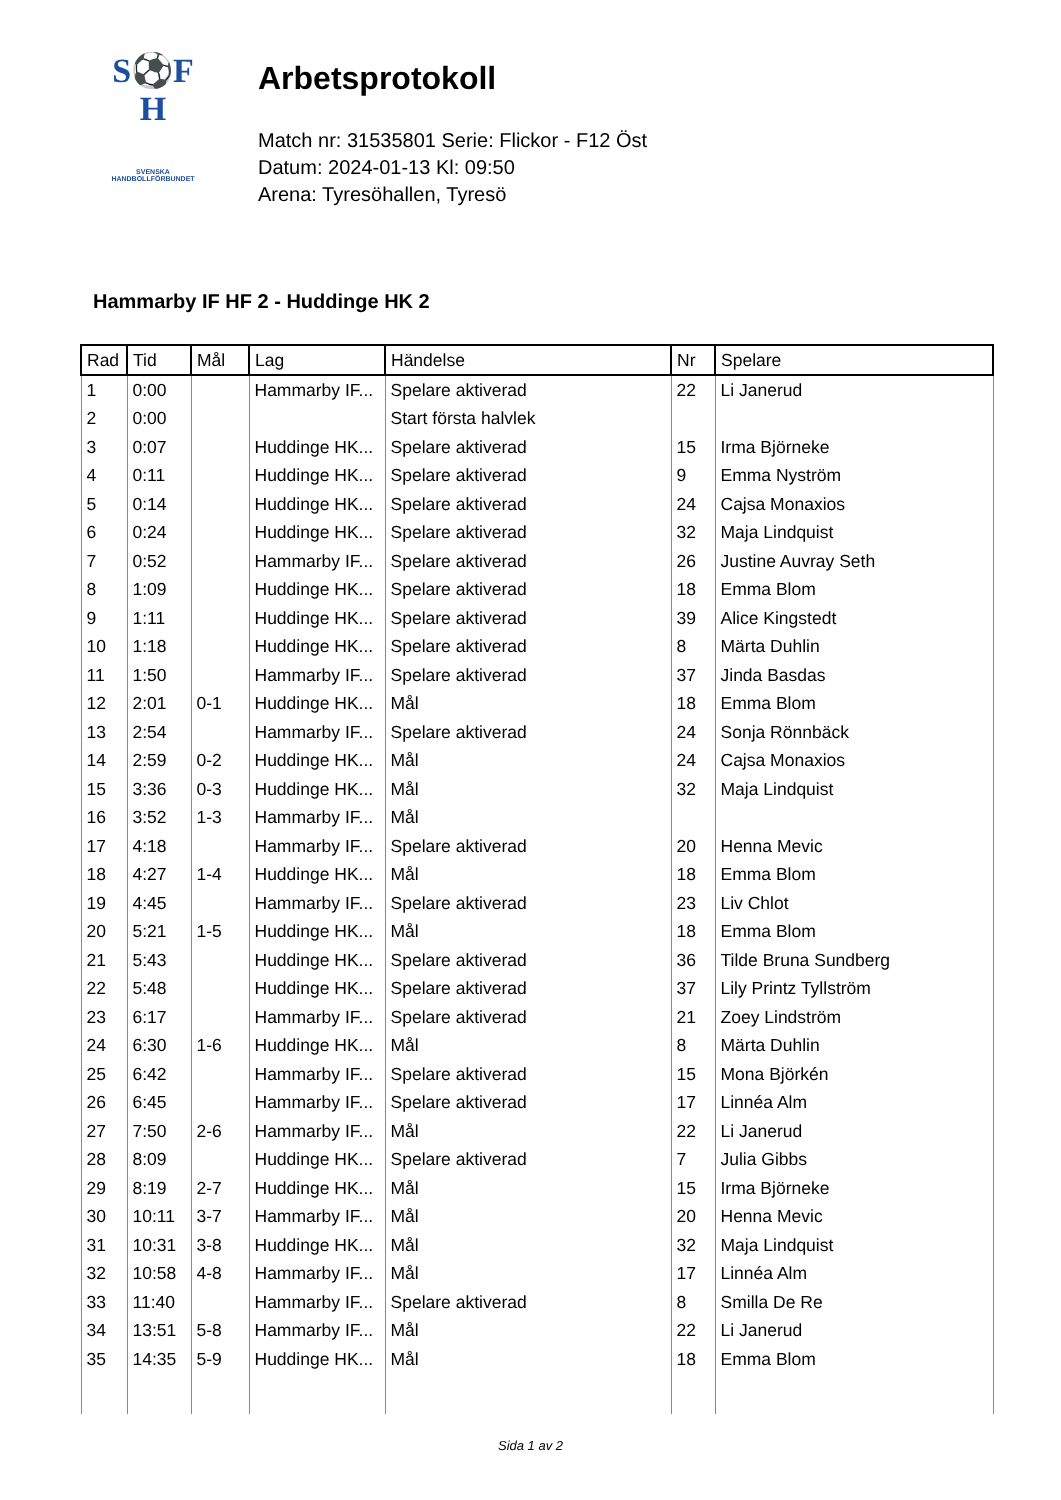S⚽F H
SVENSKA
HANDBOLLFÖRBUNDET
Arbetsprotokoll
Match nr: 31535801 Serie: Flickor - F12 Öst
Datum: 2024-01-13 Kl: 09:50
Arena: Tyresöhallen, Tyresö
Hammarby IF HF 2 - Huddinge HK 2
| Rad | Tid | Mål | Lag | Händelse | Nr | Spelare |
| --- | --- | --- | --- | --- | --- | --- |
| 1 | 0:00 | | Hammarby IF... | Spelare aktiverad | 22 | Li Janerud |
| 2 | 0:00 | | | Start första halvlek | | |
| 3 | 0:07 | | Huddinge HK... | Spelare aktiverad | 15 | Irma Björneke |
| 4 | 0:11 | | Huddinge HK... | Spelare aktiverad | 9 | Emma Nyström |
| 5 | 0:14 | | Huddinge HK... | Spelare aktiverad | 24 | Cajsa Monaxios |
| 6 | 0:24 | | Huddinge HK... | Spelare aktiverad | 32 | Maja Lindquist |
| 7 | 0:52 | | Hammarby IF... | Spelare aktiverad | 26 | Justine Auvray Seth |
| 8 | 1:09 | | Huddinge HK... | Spelare aktiverad | 18 | Emma Blom |
| 9 | 1:11 | | Huddinge HK... | Spelare aktiverad | 39 | Alice Kingstedt |
| 10 | 1:18 | | Huddinge HK... | Spelare aktiverad | 8 | Märta Duhlin |
| 11 | 1:50 | | Hammarby IF... | Spelare aktiverad | 37 | Jinda Basdas |
| 12 | 2:01 | 0-1 | Huddinge HK... | Mål | 18 | Emma Blom |
| 13 | 2:54 | | Hammarby IF... | Spelare aktiverad | 24 | Sonja Rönnbäck |
| 14 | 2:59 | 0-2 | Huddinge HK... | Mål | 24 | Cajsa Monaxios |
| 15 | 3:36 | 0-3 | Huddinge HK... | Mål | 32 | Maja Lindquist |
| 16 | 3:52 | 1-3 | Hammarby IF... | Mål | | |
| 17 | 4:18 | | Hammarby IF... | Spelare aktiverad | 20 | Henna Mevic |
| 18 | 4:27 | 1-4 | Huddinge HK... | Mål | 18 | Emma Blom |
| 19 | 4:45 | | Hammarby IF... | Spelare aktiverad | 23 | Liv Chlot |
| 20 | 5:21 | 1-5 | Huddinge HK... | Mål | 18 | Emma Blom |
| 21 | 5:43 | | Huddinge HK... | Spelare aktiverad | 36 | Tilde Bruna Sundberg |
| 22 | 5:48 | | Huddinge HK... | Spelare aktiverad | 37 | Lily Printz Tyllström |
| 23 | 6:17 | | Hammarby IF... | Spelare aktiverad | 21 | Zoey Lindström |
| 24 | 6:30 | 1-6 | Huddinge HK... | Mål | 8 | Märta Duhlin |
| 25 | 6:42 | | Hammarby IF... | Spelare aktiverad | 15 | Mona Björkén |
| 26 | 6:45 | | Hammarby IF... | Spelare aktiverad | 17 | Linnéa Alm |
| 27 | 7:50 | 2-6 | Hammarby IF... | Mål | 22 | Li Janerud |
| 28 | 8:09 | | Huddinge HK... | Spelare aktiverad | 7 | Julia Gibbs |
| 29 | 8:19 | 2-7 | Huddinge HK... | Mål | 15 | Irma Björneke |
| 30 | 10:11 | 3-7 | Hammarby IF... | Mål | 20 | Henna Mevic |
| 31 | 10:31 | 3-8 | Huddinge HK... | Mål | 32 | Maja Lindquist |
| 32 | 10:58 | 4-8 | Hammarby IF... | Mål | 17 | Linnéa Alm |
| 33 | 11:40 | | Hammarby IF... | Spelare aktiverad | 8 | Smilla De Re |
| 34 | 13:51 | 5-8 | Hammarby IF... | Mål | 22 | Li Janerud |
| 35 | 14:35 | 5-9 | Huddinge HK... | Mål | 18 | Emma Blom |
Sida 1 av 2